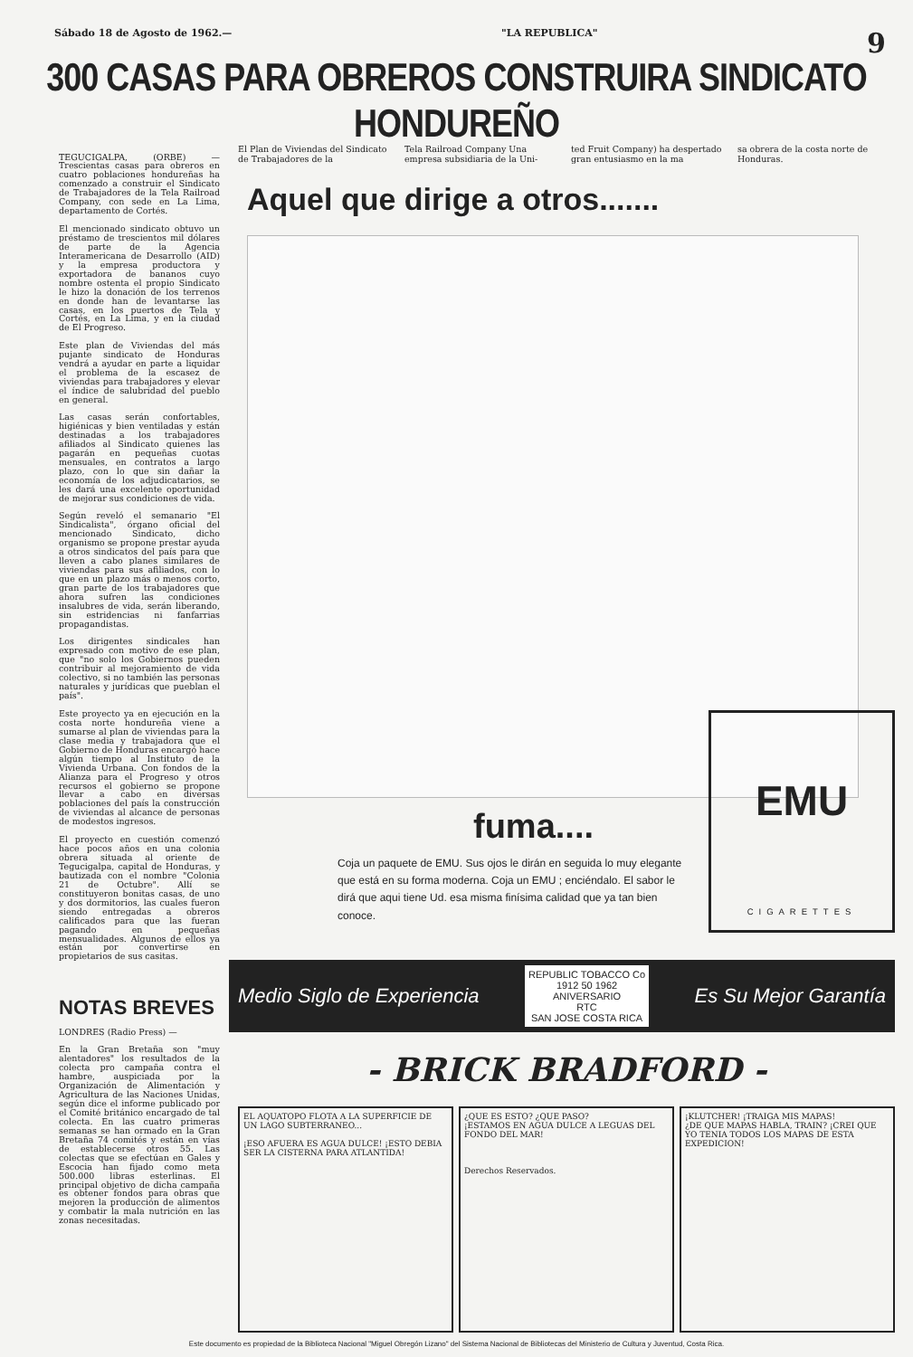Sábado 18 de Agosto de 1962.— "LA REPUBLICA" 9
300 CASAS PARA OBREROS CONSTRUIRA SINDICATO HONDUREÑO
TEGUCIGALPA, (ORBE) — Trescientas casas para obreros en cuatro poblaciones hondureñas ha comenzado a construir el Sindicato de Trabajadores de la Tela Railroad Company, con sede en La Lima, departamento de Cortés.
El mencionado sindicato obtuvo un préstamo de trescientos mil dólares de parte de la Agencia Interamericana de Desarrollo (AID) y la empresa productora y exportadora de bananos cuyo nombre ostenta el propio Sindicato le hizo la donación de los terrenos en donde han de levantarse las casas, en los puertos de Tela y Cortés, en La Lima, y en la ciudad de El Progreso.
Este plan de Viviendas del más pujante sindicato de Honduras vendrá a ayudar en parte a liquidar el problema de la escasez de viviendas para trabajadores y elevar el índice de salubridad del pueblo en general.
Las casas serán confortables, higiénicas y bien ventiladas y están destinadas a los trabajadores afiliados al Sindicato quienes las pagarán en pequeñas cuotas mensuales, en contratos a largo plazo, con lo que sin dañar la economía de los adjudicatarios, se les dará una excelente oportunidad de mejorar sus condiciones de vida.
Según reveló el semanario "El Sindicalista", órgano oficial del mencionado Sindicato, dicho organismo se propone prestar ayuda a otros sindicatos del país para que lleven a cabo planes similares de viviendas para sus afiliados, con lo que en un plazo más o menos corto, gran parte de los trabajadores que ahora sufren las condiciones insalubres de vida, serán liberando, sin estridencias ni fanfarrias propagandistas.
Los dirigentes sindicales han expresado con motivo de ese plan, que "no solo los Gobiernos pueden contribuir al mejoramiento de vida colectivo, si no también las personas naturales y jurídicas que pueblan el país".
Este proyecto ya en ejecución en la costa norte hondureña viene a sumarse al plan de viviendas para la clase media y trabajadora que el Gobierno de Honduras encargó hace algún tiempo al Instituto de la Vivienda Urbana. Con fondos de la Alianza para el Progreso y otros recursos el gobierno se propone llevar a cabo en diversas poblaciones del país la construcción de viviendas al alcance de personas de modestos ingresos.
El proyecto en cuestión comenzó hace pocos años en una colonia obrera situada al oriente de Tegucigalpa, capital de Honduras, y bautizada con el nombre "Colonia 21 de Octubre". Allí se constituyeron bonitas casas, de uno y dos dormitorios, las cuales fueron siendo entregadas a obreros calificados para que las fueran pagando en pequeñas mensualidades. Algunos de ellos ya están por convertirse en propietarios de sus casitas.
NOTAS BREVES
LONDRES (Radio Press) —
En la Gran Bretaña son "muy alentadores" los resultados de la colecta pro campaña contra el hambre, auspiciada por la Organización de Alimentación y Agricultura de las Naciones Unidas, según dice el informe publicado por el Comité británico encargado de tal colecta. En las cuatro primeras semanas se han ormado en la Gran Bretaña 74 comités y están en vías de establecerse otros 55. Las colectas que se efectúan en Gales y Escocia han fijado como meta 500.000 libras esterlinas. El principal objetivo de dicha campaña es obtener fondos para obras que mejoren la producción de alimentos y combatir la mala nutrición en las zonas necesitadas.
El Plan de Viviendas del Sindicato de Trabajadores de la
Tela Railroad Company Una empresa subsidiaria de la Uni-
ted Fruit Company) ha despertado gran entusiasmo en la ma
sa obrera de la costa norte de Honduras.
Aquel que dirige a otros.......
fuma....
Coja un paquete de EMU. Sus ojos le dirán en seguida lo muy elegante que está en su forma moderna. Coja un EMU ; enciéndalo. El sabor le dirá que aqui tiene Ud. esa misma finísima calidad que ya tan bien conoce.
EMU
CIGARETTES
Medio Siglo de Experiencia REPUBLIC TOBACCO Co
1912 50 1962
ANIVERSARIO
RTC
SAN JOSE COSTA RICA Es Su Mejor Garantía
- BRICK BRADFORD -
EL AQUATOPO FLOTA A LA SUPERFICIE DE UN LAGO SUBTERRANEO...
¡ESO AFUERA ES AGUA DULCE! ¡ESTO DEBIA SER LA CISTERNA PARA ATLANTIDA!
¿QUE ES ESTO? ¿QUE PASO?
¡ESTAMOS EN AGUA DULCE A LEGUAS DEL FONDO DEL MAR!
Derechos Reservados.
¡KLUTCHER! ¡TRAIGA MIS MAPAS!
¿DE QUE MAPAS HABLA, TRAIN? ¡CREI QUE YO TENIA TODOS LOS MAPAS DE ESTA EXPEDICION!
Este documento es propiedad de la Biblioteca Nacional "Miguel Obregón Lizano" del Sistema Nacional de Bibliotecas del Ministerio de Cultura y Juventud, Costa Rica.